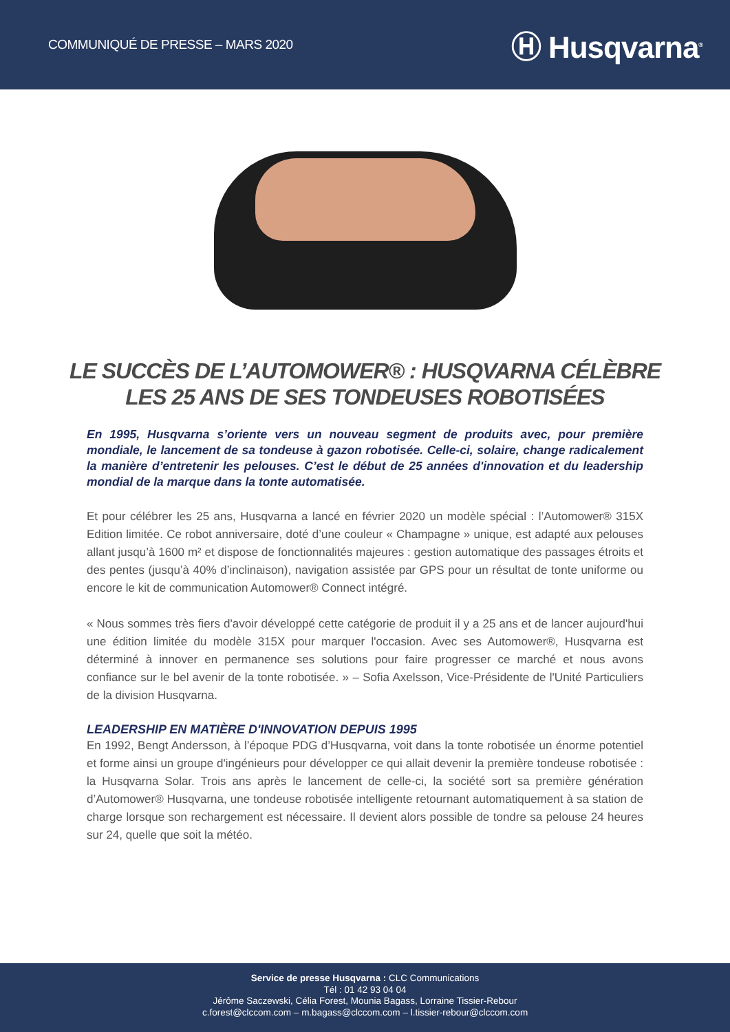COMMUNIQUÉ DE PRESSE – MARS 2020 Ⓗ Husqvarna<sup>®</sup>
LE SUCCÈS DE L’AUTOMOWER® : HUSQVARNA CÉLÈBRE
LES 25 ANS DE SES TONDEUSES ROBOTISÉES
En 1995, Husqvarna s’oriente vers un nouveau segment de produits avec, pour première mondiale, le lancement de sa tondeuse à gazon robotisée. Celle-ci, solaire, change radicalement la manière d’entretenir les pelouses. C’est le début de 25 années d'innovation et du leadership mondial de la marque dans la tonte automatisée.
Et pour célébrer les 25 ans, Husqvarna a lancé en février 2020 un modèle spécial : l’Automower® 315X Edition limitée. Ce robot anniversaire, doté d’une couleur « Champagne » unique, est adapté aux pelouses allant jusqu’à 1600 m² et dispose de fonctionnalités majeures : gestion automatique des passages étroits et des pentes (jusqu’à 40% d’inclinaison), navigation assistée par GPS pour un résultat de tonte uniforme ou encore le kit de communication Automower® Connect intégré.
« Nous sommes très fiers d'avoir développé cette catégorie de produit il y a 25 ans et de lancer aujourd'hui une édition limitée du modèle 315X pour marquer l'occasion. Avec ses Automower®, Husqvarna est déterminé à innover en permanence ses solutions pour faire progresser ce marché et nous avons confiance sur le bel avenir de la tonte robotisée. » – Sofia Axelsson, Vice-Présidente de l'Unité Particuliers de la division Husqvarna.
LEADERSHIP EN MATIÈRE D'INNOVATION DEPUIS 1995
En 1992, Bengt Andersson, à l’époque PDG d’Husqvarna, voit dans la tonte robotisée un énorme potentiel et forme ainsi un groupe d'ingénieurs pour développer ce qui allait devenir la première tondeuse robotisée : la Husqvarna Solar. Trois ans après le lancement de celle-ci, la société sort sa première génération d’Automower® Husqvarna, une tondeuse robotisée intelligente retournant automatiquement à sa station de charge lorsque son rechargement est nécessaire. Il devient alors possible de tondre sa pelouse 24 heures sur 24, quelle que soit la météo.
Service de presse Husqvarna : CLC Communications
Tél : 01 42 93 04 04
Jérôme Saczewski, Célia Forest, Mounia Bagass, Lorraine Tissier-Rebour
c.forest@clccom.com – m.bagass@clccom.com – l.tissier-rebour@clccom.com